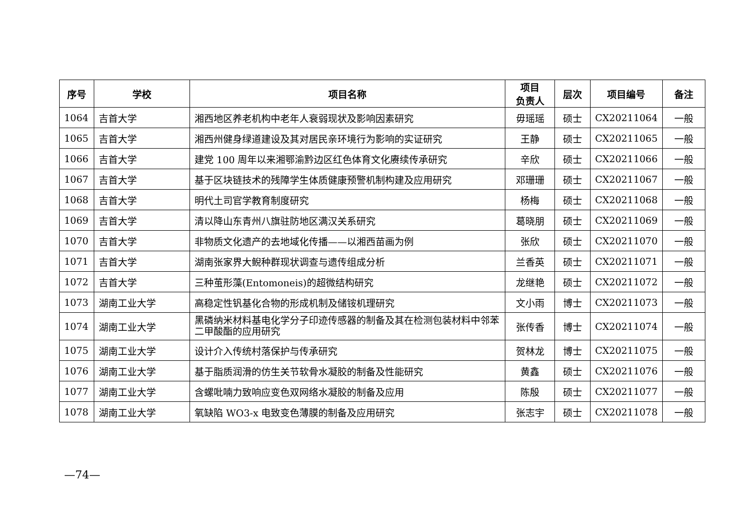| 序号 | 学校 | 项目名称 | 项目 负责人 | 层次 | 项目编号 | 备注 |
| --- | --- | --- | --- | --- | --- | --- |
| 1064 | 吉首大学 | 湘西地区养老机构中老年人衰弱现状及影响因素研究 | 毋瑶瑶 | 硕士 | CX20211064 | 一般 |
| 1065 | 吉首大学 | 湘西州健身绿道建设及其对居民亲环境行为影响的实证研究 | 王静 | 硕士 | CX20211065 | 一般 |
| 1066 | 吉首大学 | 建党 100 周年以来湘鄂渝黔边区红色体育文化赓续传承研究 | 辛欣 | 硕士 | CX20211066 | 一般 |
| 1067 | 吉首大学 | 基于区块链技术的残障学生体质健康预警机制构建及应用研究 | 邓珊珊 | 硕士 | CX20211067 | 一般 |
| 1068 | 吉首大学 | 明代土司官学教育制度研究 | 杨梅 | 硕士 | CX20211068 | 一般 |
| 1069 | 吉首大学 | 清以降山东青州八旗驻防地区满汉关系研究 | 葛晓朋 | 硕士 | CX20211069 | 一般 |
| 1070 | 吉首大学 | 非物质文化遗产的去地域化传播——以湘西苗画为例 | 张欣 | 硕士 | CX20211070 | 一般 |
| 1071 | 吉首大学 | 湖南张家界大鲵种群现状调查与遗传组成分析 | 兰香英 | 硕士 | CX20211071 | 一般 |
| 1072 | 吉首大学 | 三种茧形藻(Entomoneis)的超微结构研究 | 龙继艳 | 硕士 | CX20211072 | 一般 |
| 1073 | 湖南工业大学 | 高稳定性钒基化合物的形成机制及储铵机理研究 | 文小雨 | 博士 | CX20211073 | 一般 |
| 1074 | 湖南工业大学 | 黑磷纳米材料基电化学分子印迹传感器的制备及其在检测包装材料中邻苯二甲酸酯的应用研究 | 张传香 | 博士 | CX20211074 | 一般 |
| 1075 | 湖南工业大学 | 设计介入传统村落保护与传承研究 | 贺林龙 | 博士 | CX20211075 | 一般 |
| 1076 | 湖南工业大学 | 基于脂质润滑的仿生关节软骨水凝胶的制备及性能研究 | 黄鑫 | 硕士 | CX20211076 | 一般 |
| 1077 | 湖南工业大学 | 含螺吡喃力致响应变色双网络水凝胶的制备及应用 | 陈殷 | 硕士 | CX20211077 | 一般 |
| 1078 | 湖南工业大学 | 氧缺陷 WO3-x 电致变色薄膜的制备及应用研究 | 张志宇 | 硕士 | CX20211078 | 一般 |
—74—